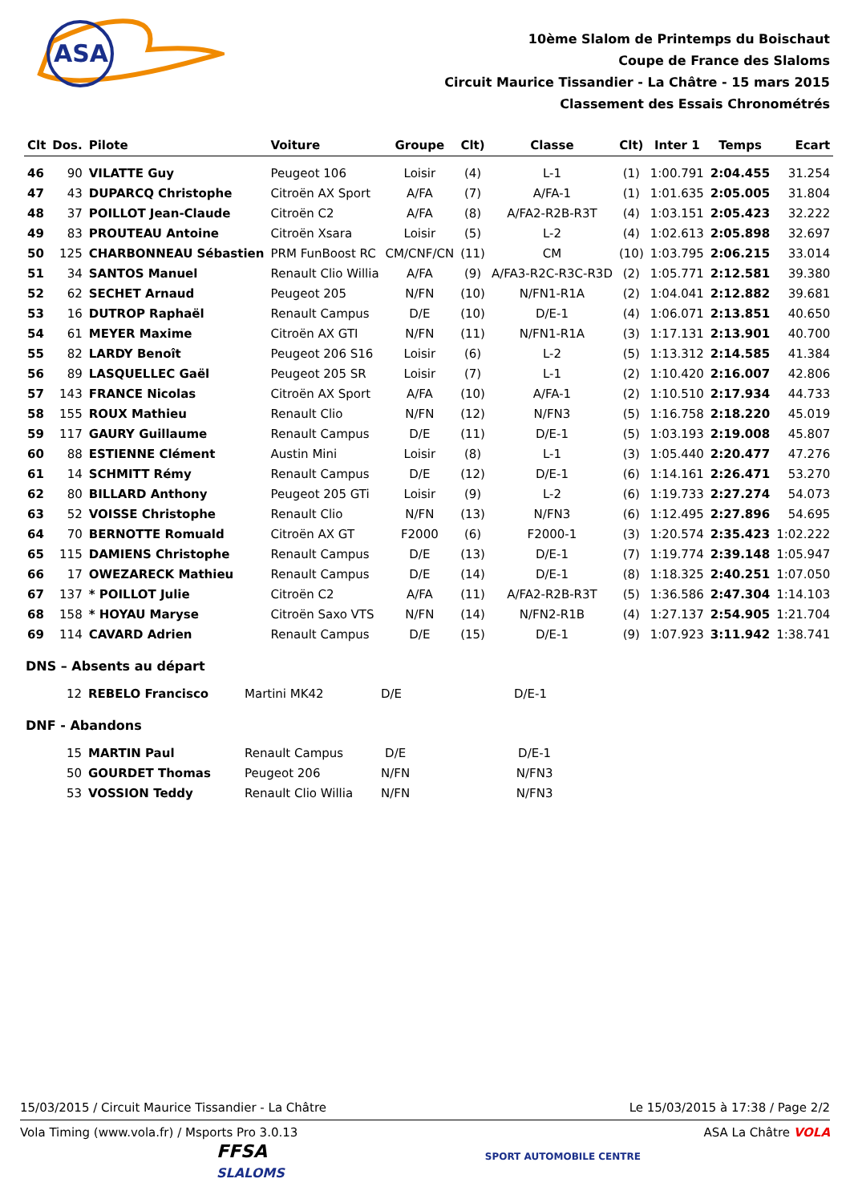ASA
10ème Slalom de Printemps du Boischaut
Coupe de France des Slaloms
Circuit Maurice Tissandier - La Châtre - 15 mars 2015
Classement des Essais Chronométrés
| Clt | Dos. | Pilote | Voiture | Groupe | Clt) | Classe | Clt) | Inter 1 | Temps | Ecart |
| --- | --- | --- | --- | --- | --- | --- | --- | --- | --- | --- |
| 46 | 90 | VILATTE Guy | Peugeot 106 | Loisir | (4) | L-1 | (1) | 1:00.791 | 2:04.455 | 31.254 |
| 47 | 43 | DUPARCQ Christophe | Citroën AX Sport | A/FA | (7) | A/FA-1 | (1) | 1:01.635 | 2:05.005 | 31.804 |
| 48 | 37 | POILLOT Jean-Claude | Citroën C2 | A/FA | (8) | A/FA2-R2B-R3T | (4) | 1:03.151 | 2:05.423 | 32.222 |
| 49 | 83 | PROUTEAU Antoine | Citroën Xsara | Loisir | (5) | L-2 | (4) | 1:02.613 | 2:05.898 | 32.697 |
| 50 | 125 | CHARBONNEAU Sébastien | PRM FunBoost RC | CM/CNF/CN | (11) | CM | (10) | 1:03.795 | 2:06.215 | 33.014 |
| 51 | 34 | SANTOS Manuel | Renault Clio Willia | A/FA | (9) | A/FA3-R2C-R3C-R3D | (2) | 1:05.771 | 2:12.581 | 39.380 |
| 52 | 62 | SECHET Arnaud | Peugeot 205 | N/FN | (10) | N/FN1-R1A | (2) | 1:04.041 | 2:12.882 | 39.681 |
| 53 | 16 | DUTROP Raphaël | Renault Campus | D/E | (10) | D/E-1 | (4) | 1:06.071 | 2:13.851 | 40.650 |
| 54 | 61 | MEYER Maxime | Citroën AX GTI | N/FN | (11) | N/FN1-R1A | (3) | 1:17.131 | 2:13.901 | 40.700 |
| 55 | 82 | LARDY Benoît | Peugeot 206 S16 | Loisir | (6) | L-2 | (5) | 1:13.312 | 2:14.585 | 41.384 |
| 56 | 89 | LASQUELLEC Gaël | Peugeot 205 SR | Loisir | (7) | L-1 | (2) | 1:10.420 | 2:16.007 | 42.806 |
| 57 | 143 | FRANCE Nicolas | Citroën AX Sport | A/FA | (10) | A/FA-1 | (2) | 1:10.510 | 2:17.934 | 44.733 |
| 58 | 155 | ROUX Mathieu | Renault Clio | N/FN | (12) | N/FN3 | (5) | 1:16.758 | 2:18.220 | 45.019 |
| 59 | 117 | GAURY Guillaume | Renault Campus | D/E | (11) | D/E-1 | (5) | 1:03.193 | 2:19.008 | 45.807 |
| 60 | 88 | ESTIENNE Clément | Austin Mini | Loisir | (8) | L-1 | (3) | 1:05.440 | 2:20.477 | 47.276 |
| 61 | 14 | SCHMITT Rémy | Renault Campus | D/E | (12) | D/E-1 | (6) | 1:14.161 | 2:26.471 | 53.270 |
| 62 | 80 | BILLARD Anthony | Peugeot 205 GTi | Loisir | (9) | L-2 | (6) | 1:19.733 | 2:27.274 | 54.073 |
| 63 | 52 | VOISSE Christophe | Renault Clio | N/FN | (13) | N/FN3 | (6) | 1:12.495 | 2:27.896 | 54.695 |
| 64 | 70 | BERNOTTE Romuald | Citroën AX GT | F2000 | (6) | F2000-1 | (3) | 1:20.574 | 2:35.423 | 1:02.222 |
| 65 | 115 | DAMIENS Christophe | Renault Campus | D/E | (13) | D/E-1 | (7) | 1:19.774 | 2:39.148 | 1:05.947 |
| 66 | 17 | OWEZARECK Mathieu | Renault Campus | D/E | (14) | D/E-1 | (8) | 1:18.325 | 2:40.251 | 1:07.050 |
| 67 | 137 | * POILLOT Julie | Citroën C2 | A/FA | (11) | A/FA2-R2B-R3T | (5) | 1:36.586 | 2:47.304 | 1:14.103 |
| 68 | 158 | * HOYAU Maryse | Citroën Saxo VTS | N/FN | (14) | N/FN2-R1B | (4) | 1:27.137 | 2:54.905 | 1:21.704 |
| 69 | 114 | CAVARD Adrien | Renault Campus | D/E | (15) | D/E-1 | (9) | 1:07.923 | 3:11.942 | 1:38.741 |
DNS – Absents au départ
| | 12 | REBELO Francisco | Martini MK42 | D/E | | D/E-1 | |
DNF - Abandons
| | 15 | MARTIN Paul | Renault Campus | D/E | | D/E-1 | |
| | 50 | GOURDET Thomas | Peugeot 206 | N/FN | | N/FN3 | |
| | 53 | VOSSION Teddy | Renault Clio Willia | N/FN | | N/FN3 | |
15/03/2015 / Circuit Maurice Tissandier - La Châtre Le 15/03/2015 à 17:38 / Page 2/2
Vola Timing (www.vola.fr) / Msports Pro 3.0.13 ASA La Châtre VOLA
FFSA
SLALOMS
SPORT AUTOMOBILE CENTRE